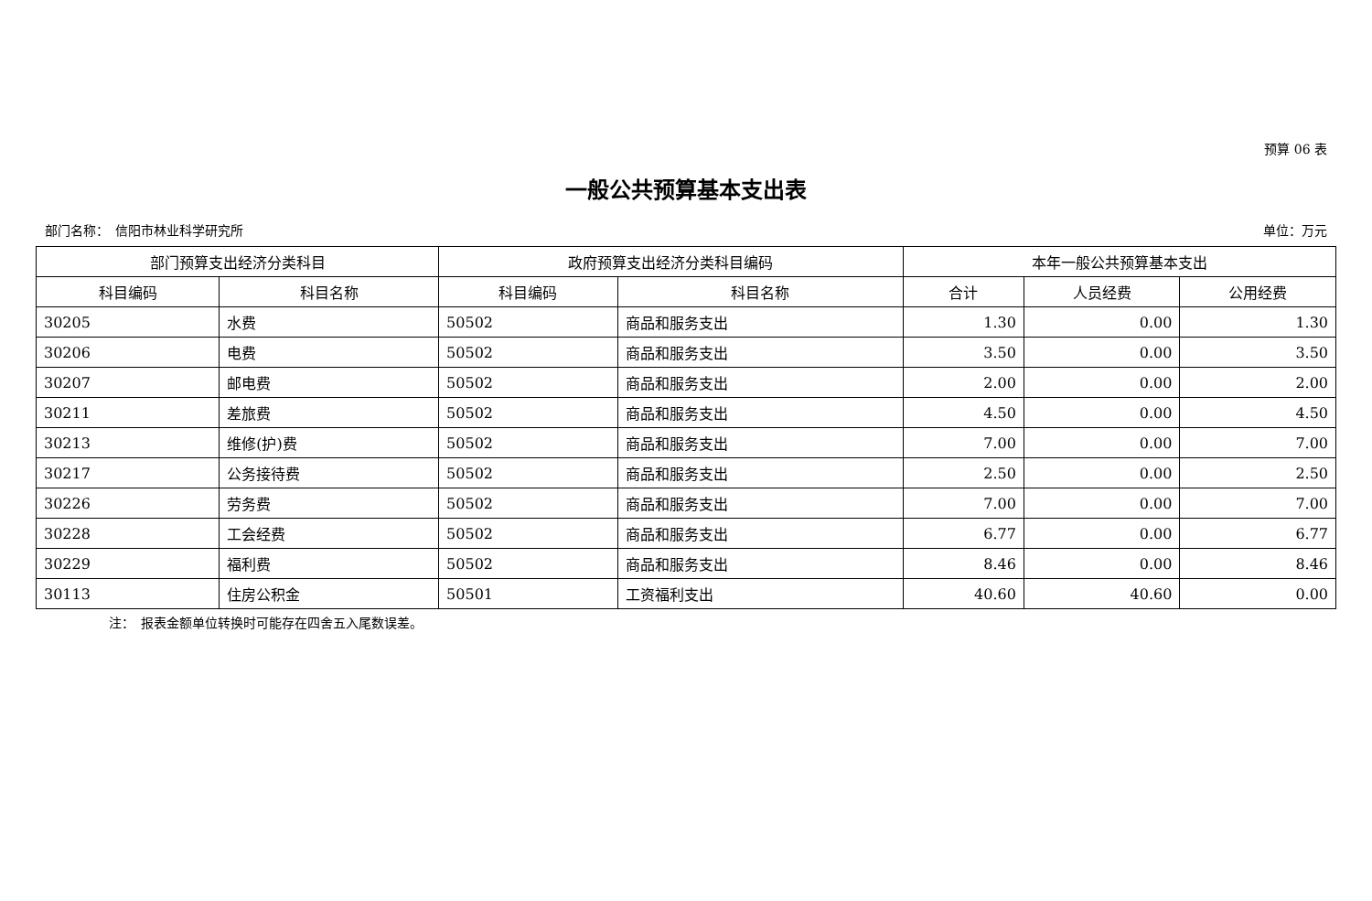预算 06 表
一般公共预算基本支出表
部门名称：　信阳市林业科学研究所 单位：万元
| 部门预算支出经济分类科目 | | 政府预算支出经济分类科目编码 | | 本年一般公共预算基本支出 | | |
| --- | --- | --- | --- | --- | --- | --- |
| 科目编码 | 科目名称 | 科目编码 | 科目名称 | 合计 | 人员经费 | 公用经费 |
| 30205 | 水费 | 50502 | 商品和服务支出 | 1.30 | 0.00 | 1.30 |
| 30206 | 电费 | 50502 | 商品和服务支出 | 3.50 | 0.00 | 3.50 |
| 30207 | 邮电费 | 50502 | 商品和服务支出 | 2.00 | 0.00 | 2.00 |
| 30211 | 差旅费 | 50502 | 商品和服务支出 | 4.50 | 0.00 | 4.50 |
| 30213 | 维修(护)费 | 50502 | 商品和服务支出 | 7.00 | 0.00 | 7.00 |
| 30217 | 公务接待费 | 50502 | 商品和服务支出 | 2.50 | 0.00 | 2.50 |
| 30226 | 劳务费 | 50502 | 商品和服务支出 | 7.00 | 0.00 | 7.00 |
| 30228 | 工会经费 | 50502 | 商品和服务支出 | 6.77 | 0.00 | 6.77 |
| 30229 | 福利费 | 50502 | 商品和服务支出 | 8.46 | 0.00 | 8.46 |
| 30113 | 住房公积金 | 50501 | 工资福利支出 | 40.60 | 40.60 | 0.00 |
注：　报表金额单位转换时可能存在四舍五入尾数误差。